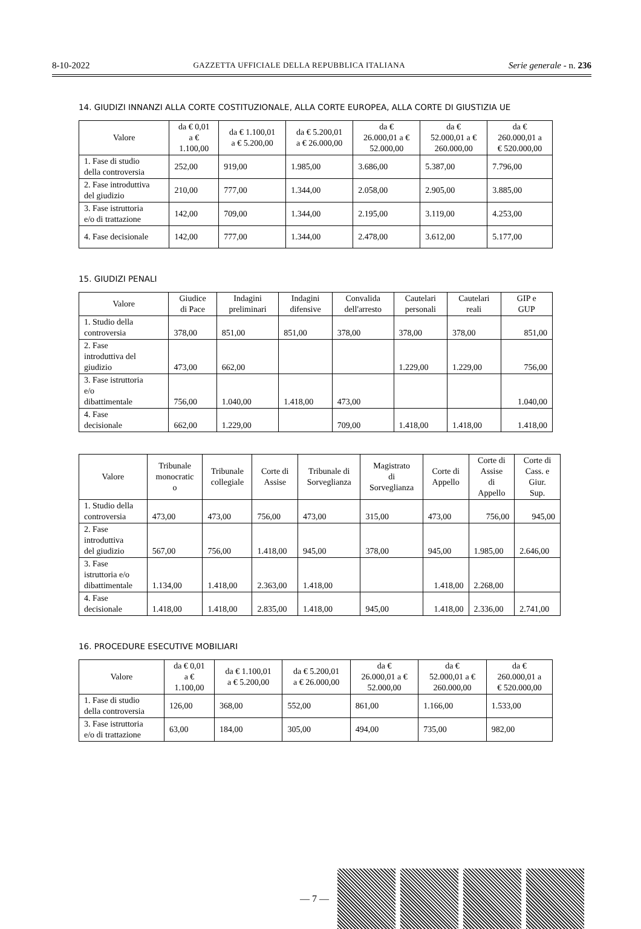8-10-2022 GAZZETTA UFFICIALE DELLA REPUBBLICA ITALIANA Serie generale - n. 236
14. GIUDIZI INNANZI ALLA CORTE COSTITUZIONALE, ALLA CORTE EUROPEA, ALLA CORTE DI GIUSTIZIA UE
| Valore | da € 0,01 a € 1.100,00 | da € 1.100,01 a € 5.200,00 | da € 5.200,01 a € 26.000,00 | da € 26.000,01 a € 52.000,00 | da € 52.000,01 a € 260.000,00 | da € 260.000,01 a € 520.000,00 |
| --- | --- | --- | --- | --- | --- | --- |
| 1. Fase di studio della controversia | 252,00 | 919,00 | 1.985,00 | 3.686,00 | 5.387,00 | 7.796,00 |
| 2. Fase introduttiva del giudizio | 210,00 | 777,00 | 1.344,00 | 2.058,00 | 2.905,00 | 3.885,00 |
| 3. Fase istruttoria e/o di trattazione | 142,00 | 709,00 | 1.344,00 | 2.195,00 | 3.119,00 | 4.253,00 |
| 4. Fase decisionale | 142,00 | 777,00 | 1.344,00 | 2.478,00 | 3.612,00 | 5.177,00 |
15. GIUDIZI PENALI
| Valore | Giudice di Pace | Indagini preliminari | Indagini difensive | Convalida dell'arresto | Cautelari personali | Cautelari reali | GIP e GUP |
| --- | --- | --- | --- | --- | --- | --- | --- |
| 1. Studio della controversia | 378,00 | 851,00 | 851,00 | 378,00 | 378,00 | 378,00 | 851,00 |
| 2. Fase introduttiva del giudizio | 473,00 | 662,00 | | | 1.229,00 | 1.229,00 | 756,00 |
| 3. Fase istruttoria e/o dibattimentale | 756,00 | 1.040,00 | 1.418,00 | 473,00 | | | 1.040,00 |
| 4. Fase decisionale | 662,00 | 1.229,00 | | 709,00 | 1.418,00 | 1.418,00 | 1.418,00 |
| Valore | Tribunale monocratic o | Tribunale collegiale | Corte di Assise | Tribunale di Sorveglianza | Magistrato di Sorveglianza | Corte di Appello | Corte di Assise di Appello | Corte di Cass. e Giur. Sup. |
| --- | --- | --- | --- | --- | --- | --- | --- | --- |
| 1. Studio della controversia | 473,00 | 473,00 | 756,00 | 473,00 | 315,00 | 473,00 | 756,00 | 945,00 |
| 2. Fase introduttiva del giudizio | 567,00 | 756,00 | 1.418,00 | 945,00 | 378,00 | 945,00 | 1.985,00 | 2.646,00 |
| 3. Fase istruttoria e/o dibattimentale | 1.134,00 | 1.418,00 | 2.363,00 | 1.418,00 | | 1.418,00 | 2.268,00 | |
| 4. Fase decisionale | 1.418,00 | 1.418,00 | 2.835,00 | 1.418,00 | 945,00 | 1.418,00 | 2.336,00 | 2.741,00 |
16. PROCEDURE ESECUTIVE MOBILIARI
| Valore | da € 0,01 a € 1.100,00 | da € 1.100,01 a € 5.200,00 | da € 5.200,01 a € 26.000,00 | da € 26.000,01 a € 52.000,00 | da € 52.000,01 a € 260.000,00 | da € 260.000,01 a € 520.000,00 |
| --- | --- | --- | --- | --- | --- | --- |
| 1. Fase di studio della controversia | 126,00 | 368,00 | 552,00 | 861,00 | 1.166,00 | 1.533,00 |
| 3. Fase istruttoria e/o di trattazione | 63,00 | 184,00 | 305,00 | 494,00 | 735,00 | 982,00 |
— 7 —